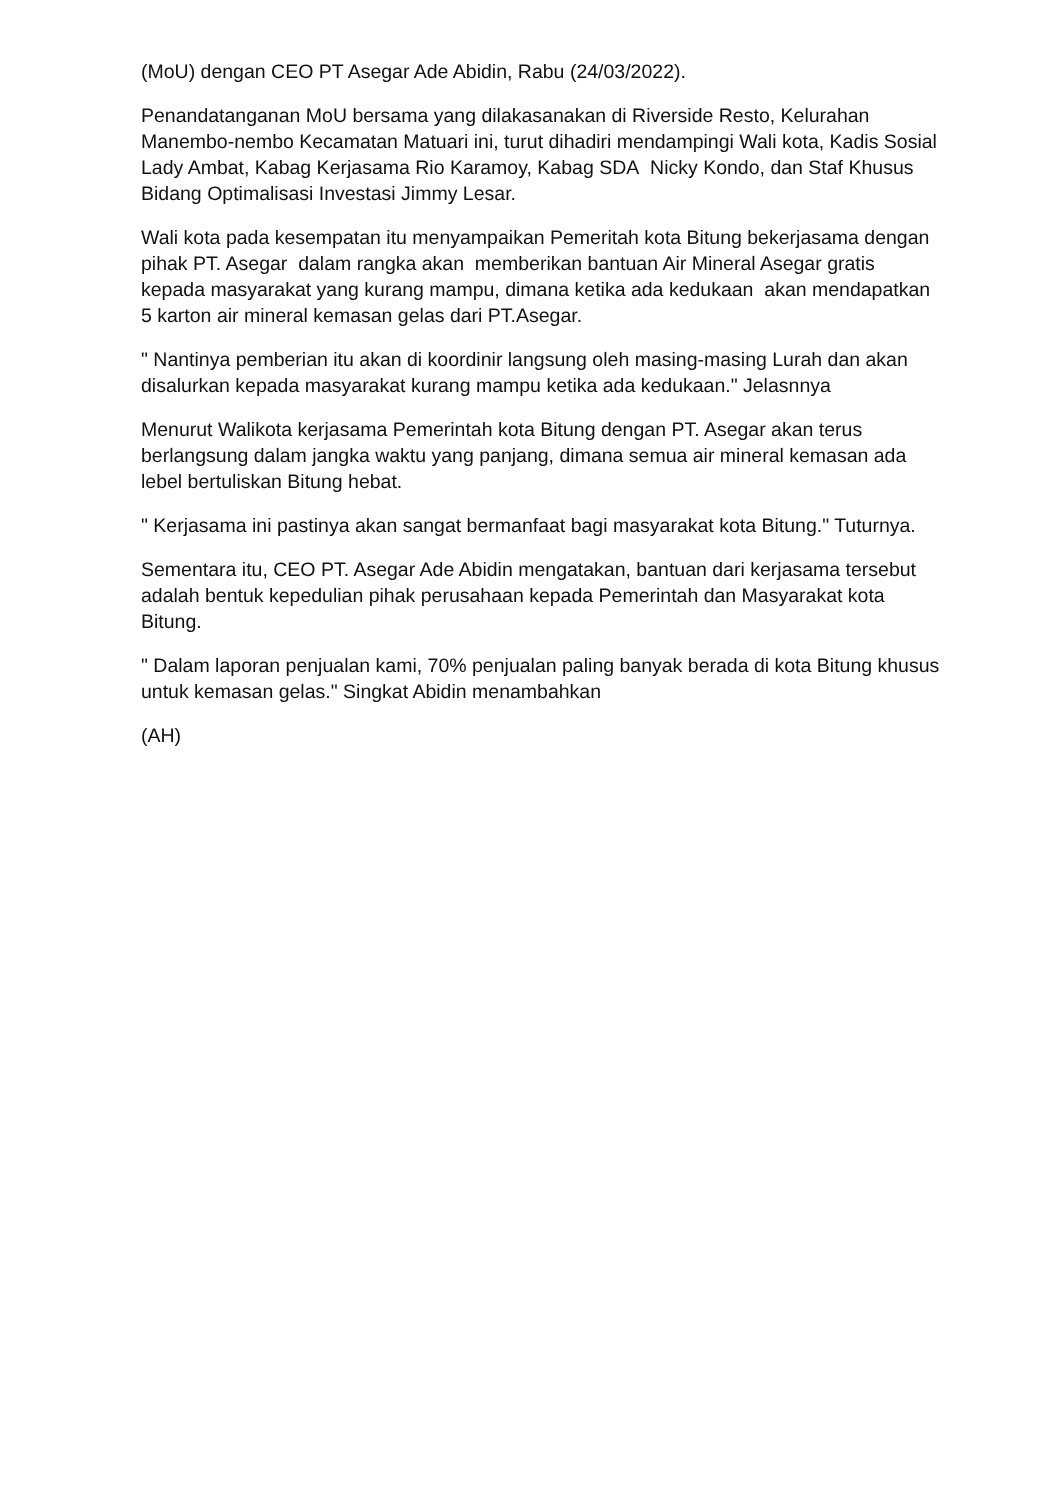(MoU) dengan CEO PT Asegar Ade Abidin, Rabu (24/03/2022).
Penandatanganan MoU bersama yang dilakasanakan di Riverside Resto, Kelurahan Manembo-nembo Kecamatan Matuari ini, turut dihadiri mendampingi Wali kota, Kadis Sosial Lady Ambat, Kabag Kerjasama Rio Karamoy, Kabag SDA Nicky Kondo, dan Staf Khusus Bidang Optimalisasi Investasi Jimmy Lesar.
Wali kota pada kesempatan itu menyampaikan Pemeritah kota Bitung bekerjasama dengan pihak PT. Asegar dalam rangka akan memberikan bantuan Air Mineral Asegar gratis kepada masyarakat yang kurang mampu, dimana ketika ada kedukaan akan mendapatkan 5 karton air mineral kemasan gelas dari PT.Asegar.
" Nantinya pemberian itu akan di koordinir langsung oleh masing-masing Lurah dan akan disalurkan kepada masyarakat kurang mampu ketika ada kedukaan." Jelasnnya
Menurut Walikota kerjasama Pemerintah kota Bitung dengan PT. Asegar akan terus berlangsung dalam jangka waktu yang panjang, dimana semua air mineral kemasan ada lebel bertuliskan Bitung hebat.
" Kerjasama ini pastinya akan sangat bermanfaat bagi masyarakat kota Bitung." Tuturnya.
Sementara itu, CEO PT. Asegar Ade Abidin mengatakan, bantuan dari kerjasama tersebut adalah bentuk kepedulian pihak perusahaan kepada Pemerintah dan Masyarakat kota Bitung.
" Dalam laporan penjualan kami, 70% penjualan paling banyak berada di kota Bitung khusus untuk kemasan gelas." Singkat Abidin menambahkan
(AH)